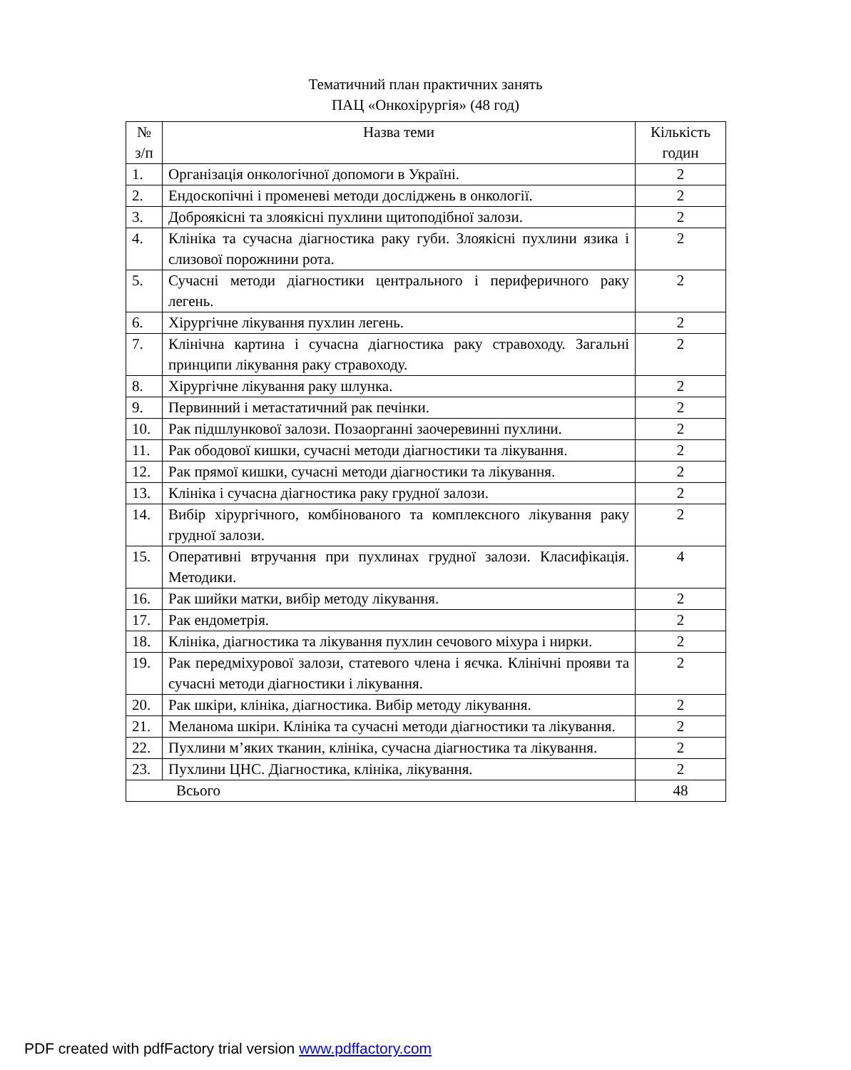Тематичний план практичних занять
ПАЦ «Онкохірургія» (48 год)
| № з/п | Назва теми | Кількість годин |
| --- | --- | --- |
| 1. | Організація онкологічної допомоги в Україні. | 2 |
| 2. | Ендоскопічні і променеві методи досліджень в онкології. | 2 |
| 3. | Доброякісні та злоякісні пухлини щитоподібної залози. | 2 |
| 4. | Клініка та сучасна діагностика раку губи. Злоякісні пухлини язика і слизової порожнини рота. | 2 |
| 5. | Сучасні методи діагностики центрального і периферичного раку легень. | 2 |
| 6. | Хірургічне лікування пухлин легень. | 2 |
| 7. | Клінічна картина і сучасна діагностика раку стравоходу. Загальні принципи лікування раку стравоходу. | 2 |
| 8. | Хірургічне лікування раку шлунка. | 2 |
| 9. | Первинний і метастатичний рак печінки. | 2 |
| 10. | Рак підшлункової залози. Позаорганні заочеревинні пухлини. | 2 |
| 11. | Рак ободової кишки, сучасні методи діагностики та лікування. | 2 |
| 12. | Рак прямої кишки, сучасні методи діагностики та лікування. | 2 |
| 13. | Клініка і сучасна діагностика раку грудної залози. | 2 |
| 14. | Вибір хірургічного, комбінованого та комплексного лікування раку грудної залози. | 2 |
| 15. | Оперативні втручання при пухлинах грудної залози. Класифікація. Методики. | 4 |
| 16. | Рак шийки матки, вибір методу лікування. | 2 |
| 17. | Рак ендометрія. | 2 |
| 18. | Клініка, діагностика та лікування пухлин сечового міхура і нирки. | 2 |
| 19. | Рак передміхурової залози, статевого члена і яєчка. Клінічні прояви та сучасні методи діагностики і лікування. | 2 |
| 20. | Рак шкіри, клініка, діагностика. Вибір методу лікування. | 2 |
| 21. | Меланома шкіри. Клініка та сучасні методи діагностики та лікування. | 2 |
| 22. | Пухлини м’яких тканин, клініка, сучасна діагностика та лікування. | 2 |
| 23. | Пухлини ЦНС. Діагностика, клініка, лікування. | 2 |
| Всього | | 48 |
PDF created with pdfFactory trial version www.pdffactory.com